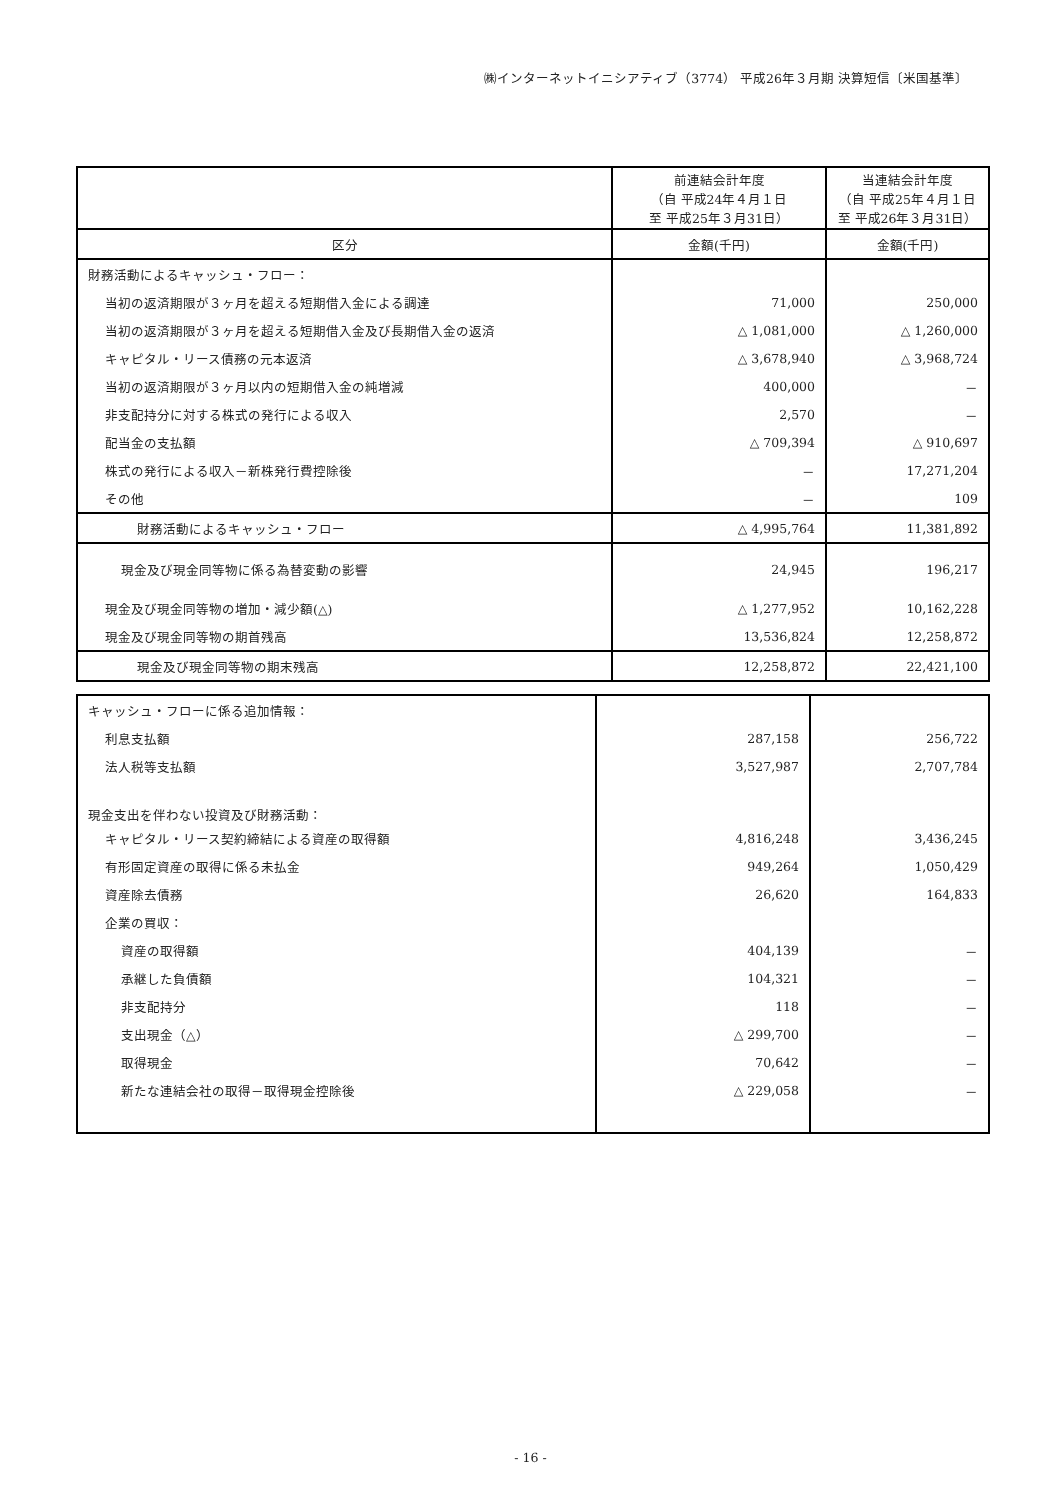㈱インターネットイニシアティブ（3774） 平成26年３月期 決算短信〔米国基準〕
| | 前連結会計年度 （自 平成24年４月１日 至 平成25年３月31日） | 当連結会計年度 （自 平成25年４月１日 至 平成26年３月31日） |
| --- | --- | --- |
| 区分 | 金額(千円) | 金額(千円) |
| 財務活動によるキャッシュ・フロー： | | |
| 当初の返済期限が３ヶ月を超える短期借入金による調達 | 71,000 | 250,000 |
| 当初の返済期限が３ヶ月を超える短期借入金及び長期借入金の返済 | △ 1,081,000 | △ 1,260,000 |
| キャピタル・リース債務の元本返済 | △ 3,678,940 | △ 3,968,724 |
| 当初の返済期限が３ヶ月以内の短期借入金の純増減 | 400,000 | － |
| 非支配持分に対する株式の発行による収入 | 2,570 | － |
| 配当金の支払額 | △ 709,394 | △ 910,697 |
| 株式の発行による収入－新株発行費控除後 | － | 17,271,204 |
| その他 | － | 109 |
| 財務活動によるキャッシュ・フロー | △ 4,995,764 | 11,381,892 |
| 現金及び現金同等物に係る為替変動の影響 | 24,945 | 196,217 |
| 現金及び現金同等物の増加・減少額(△) | △ 1,277,952 | 10,162,228 |
| 現金及び現金同等物の期首残高 | 13,536,824 | 12,258,872 |
| 現金及び現金同等物の期末残高 | 12,258,872 | 22,421,100 |
| キャッシュ・フローに係る追加情報： | | |
| 利息支払額 | 287,158 | 256,722 |
| 法人税等支払額 | 3,527,987 | 2,707,784 |
| 現金支出を伴わない投資及び財務活動： | | |
| キャピタル・リース契約締結による資産の取得額 | 4,816,248 | 3,436,245 |
| 有形固定資産の取得に係る未払金 | 949,264 | 1,050,429 |
| 資産除去債務 | 26,620 | 164,833 |
| 企業の買収： | | |
| 資産の取得額 | 404,139 | － |
| 承継した負債額 | 104,321 | － |
| 非支配持分 | 118 | － |
| 支出現金（△） | △ 299,700 | － |
| 取得現金 | 70,642 | － |
| 新たな連結会社の取得－取得現金控除後 | △ 229,058 | － |
- 16 -